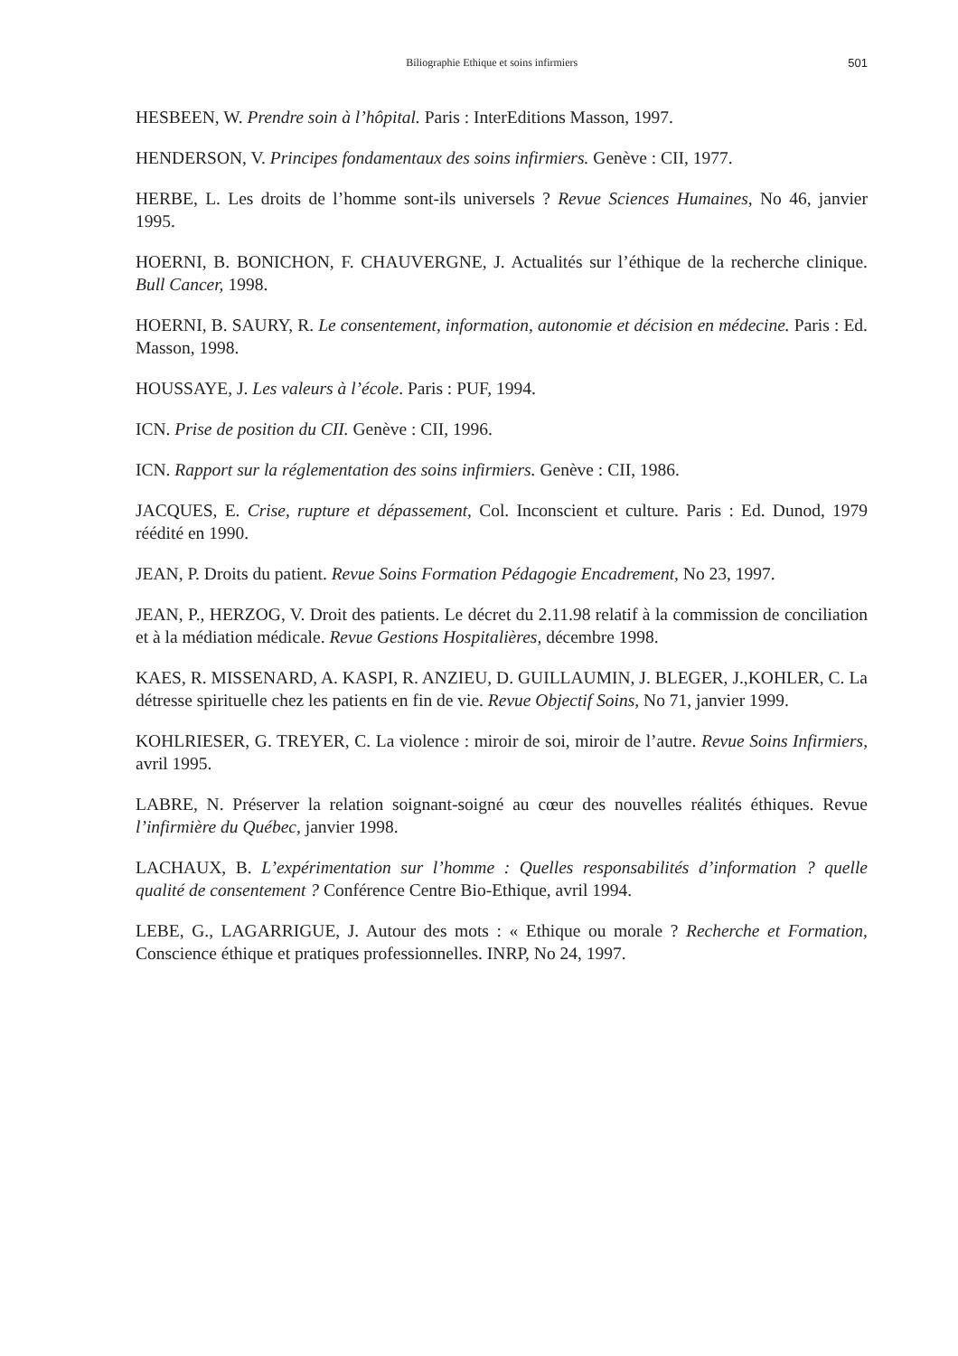Biliographie Ethique et soins infirmiers 501
HESBEEN, W. Prendre soin à l’hôpital. Paris : InterEditions Masson, 1997.
HENDERSON, V. Principes fondamentaux des soins infirmiers. Genève : CII, 1977.
HERBE, L. Les droits de l’homme sont-ils universels ? Revue Sciences Humaines, No 46, janvier 1995.
HOERNI, B. BONICHON, F. CHAUVERGNE, J. Actualités sur l’éthique de la recherche clinique. Bull Cancer, 1998.
HOERNI, B. SAURY, R. Le consentement, information, autonomie et décision en médecine. Paris : Ed. Masson, 1998.
HOUSSAYE, J. Les valeurs à l’école. Paris : PUF, 1994.
ICN. Prise de position du CII. Genève : CII, 1996.
ICN. Rapport sur la réglementation des soins infirmiers. Genève : CII, 1986.
JACQUES, E. Crise, rupture et dépassement, Col. Inconscient et culture. Paris : Ed. Dunod, 1979 réédité en 1990.
JEAN, P. Droits du patient. Revue Soins Formation Pédagogie Encadrement, No 23, 1997.
JEAN, P., HERZOG, V. Droit des patients. Le décret du 2.11.98 relatif à la commission de conciliation et à la médiation médicale. Revue Gestions Hospitalières, décembre 1998.
KAES, R. MISSENARD, A. KASPI, R. ANZIEU, D. GUILLAUMIN, J. BLEGER, J.,KOHLER, C. La détresse spirituelle chez les patients en fin de vie. Revue Objectif Soins, No 71, janvier 1999.
KOHLRIESER, G. TREYER, C. La violence : miroir de soi, miroir de l’autre. Revue Soins Infirmiers, avril 1995.
LABRE, N. Préserver la relation soignant-soigné au cœur des nouvelles réalités éthiques. Revue l’infirmière du Québec, janvier 1998.
LACHAUX, B. L’expérimentation sur l’homme : Quelles responsabilités d’information ? quelle qualité de consentement ? Conférence Centre Bio-Ethique, avril 1994.
LEBE, G., LAGARRIGUE, J. Autour des mots : « Ethique ou morale ? Recherche et Formation, Conscience éthique et pratiques professionnelles. INRP, No 24, 1997.